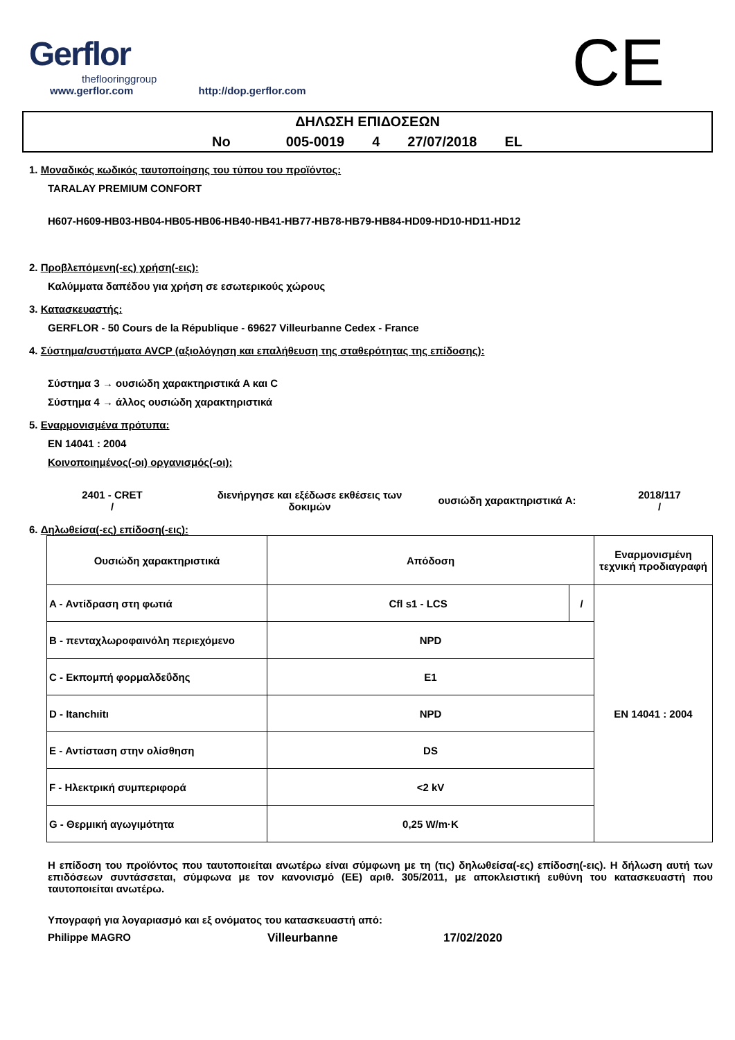Gerflor
theflooringgroup
www.gerflor.com http://dop.gerflor.com
CE
ΔΗΛΩΣΗ ΕΠΙΔΟΣΕΩΝ
No 005-0019 4 27/07/2018 EL
1. Μοναδικός κωδικός ταυτοποίησης του τύπου του προϊόντος:
TARALAY PREMIUM CONFORT
H607-H609-HB03-HB04-HB05-HB06-HB40-HB41-HB77-HB78-HB79-HB84-HD09-HD10-HD11-HD12
2. Προβλεπόμενη(-ες) χρήση(-εις):
Καλύμματα δαπέδου για χρήση σε εσωτερικούς χώρους
3. Κατασκευαστής:
GERFLOR - 50 Cours de la République - 69627 Villeurbanne Cedex - France
4. Σύστημα/συστήματα AVCP (αξιολόγηση και επαλήθευση της σταθερότητας της επίδοσης):
Σύστημα 3 → ουσιώδη χαρακτηριστικά A και C
Σύστημα 4 → άλλος ουσιώδη χαρακτηριστικά
5. Εναρμονισμένα πρότυπα:
EN 14041 : 2004
Κοινοποιημένος(-οι) οργανισμός(-οι):
2401 - CRET
/
διενήργησε και εξέδωσε εκθέσεις των δοκιμών
ουσιώδη χαρακτηριστικά A:
2018/117
/
6. Δηλωθείσα(-ες) επίδοση(-εις):
| Ουσιώδη χαρακτηριστικά | Απόδοση | | Εναρμονισμένη τεχνική προδιαγραφή |
| --- | --- | --- | --- |
| A - Αντίδραση στη φωτιά | Cfl s1 - LCS | / | EN 14041 : 2004 |
| B - πενταχλωροφαινόλη περιεχόμενο | NPD | | |
| C - Εκπομπή φορμαλδεΰδης | E1 | | |
| D - Itanchıitı | NPD | | |
| E - Αντίσταση στην ολίσθηση | DS | | |
| F - Ηλεκτρική συμπεριφορά | <2 kV | | |
| G - Θερμική αγωγιμότητα | 0,25 W/m·K | | |
Η επίδοση του προϊόντος που ταυτοποιείται ανωτέρω είναι σύμφωνη με τη (τις) δηλωθείσα(-ες) επίδοση(-εις). Η δήλωση αυτή των επιδόσεων συντάσσεται, σύμφωνα με τον κανονισμό (ΕΕ) αριθ. 305/2011, με αποκλειστική ευθύνη του κατασκευαστή που ταυτοποιείται ανωτέρω.
Υπογραφή για λογαριασμό και εξ ονόματος του κατασκευαστή από:
Philippe MAGRO Villeurbanne 17/02/2020